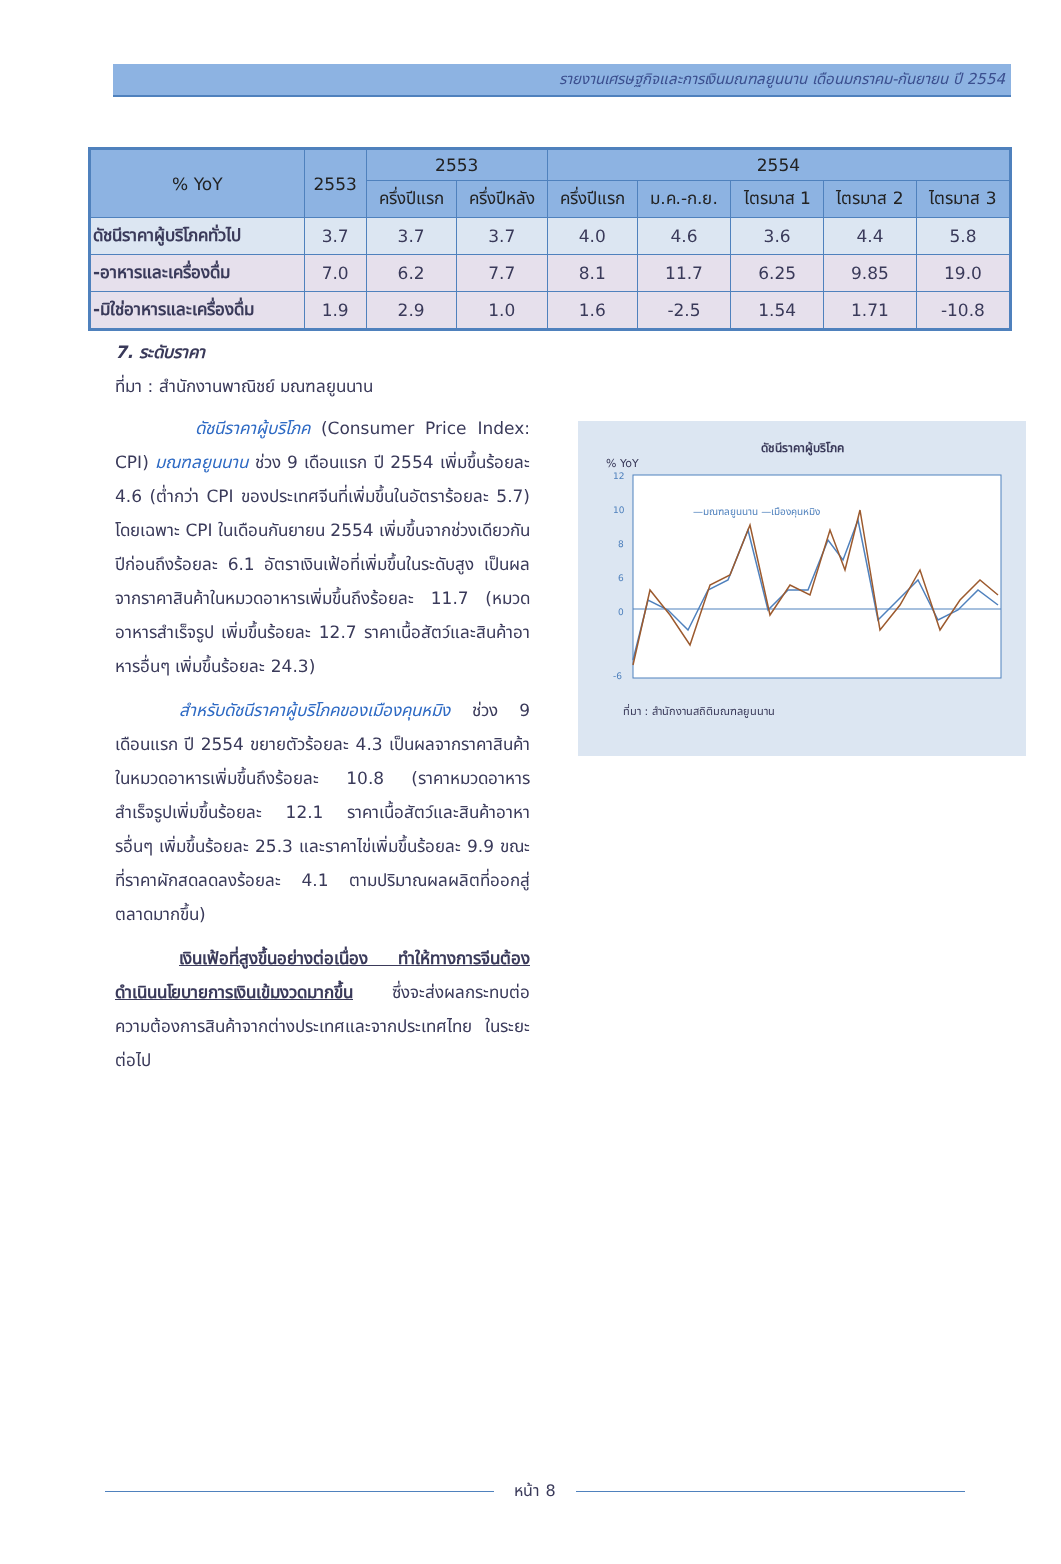รายงานเศรษฐกิจและการเงินมณฑลยูนนาน เดือนมกราคม-กันยายน ปี 2554
| % YoY | 2553 | 2553 | | 2554 | | | | |
| --- | --- | --- | --- | --- | --- | --- | --- | --- |
| | | ครึ่งปีแรก | ครึ่งปีหลัง | ครึ่งปีแรก | ม.ค.-ก.ย. | ไตรมาส 1 | ไตรมาส 2 | ไตรมาส 3 |
| ดัชนีราคาผู้บริโภคทั่วไป | 3.7 | 3.7 | 3.7 | 4.0 | 4.6 | 3.6 | 4.4 | 5.8 |
| -อาหารและเครื่องดื่ม | 7.0 | 6.2 | 7.7 | 8.1 | 11.7 | 6.25 | 9.85 | 19.0 |
| -มิใช่อาหารและเครื่องดื่ม | 1.9 | 2.9 | 1.0 | 1.6 | -2.5 | 1.54 | 1.71 | -10.8 |
7. ระดับราคา
ที่มา : สำนักงานพาณิชย์ มณฑลยูนนาน
ดัชนีราคาผู้บริโภค (Consumer Price Index: CPI) มณฑลยูนนาน ช่วง 9 เดือนแรก ปี 2554 เพิ่มขึ้นร้อยละ 4.6 (ต่ำกว่า CPI ของประเทศจีนที่เพิ่มขึ้นในอัตราร้อยละ 5.7) โดยเฉพาะ CPI ในเดือนกันยายน 2554 เพิ่มขึ้นจากช่วงเดียวกันปีก่อนถึงร้อยละ 6.1 อัตราเงินเฟ้อที่เพิ่มขึ้นในระดับสูง เป็นผลจากราคาสินค้าในหมวดอาหารเพิ่มขึ้นถึงร้อยละ 11.7 (หมวดอาหารสำเร็จรูป เพิ่มขึ้นร้อยละ 12.7 ราคาเนื้อสัตว์และสินค้าอาหารอื่นๆ เพิ่มขึ้นร้อยละ 24.3)
สำหรับดัชนีราคาผู้บริโภคของเมืองคุนหมิง ช่วง 9 เดือนแรก ปี 2554 ขยายตัวร้อยละ 4.3 เป็นผลจากราคาสินค้าในหมวดอาหารเพิ่มขึ้นถึงร้อยละ 10.8 (ราคาหมวดอาหารสำเร็จรูปเพิ่มขึ้นร้อยละ 12.1 ราคาเนื้อสัตว์และสินค้าอาหารอื่นๆ เพิ่มขึ้นร้อยละ 25.3 และราคาไข่เพิ่มขึ้นร้อยละ 9.9 ขณะที่ราคาผักสดลดลงร้อยละ 4.1 ตามปริมาณผลผลิตที่ออกสู่ตลาดมากขึ้น)
เงินเฟ้อที่สูงขึ้นอย่างต่อเนื่อง ทำให้ทางการจีนต้องดำเนินนโยบายการเงินเข้มงวดมากขึ้น ซึ่งจะส่งผลกระทบต่อความต้องการสินค้าจากต่างประเทศและจากประเทศไทย ในระยะต่อไป
ดัชนีราคาผู้บริโภค
% YoY
12
10
8
6
0
-6
—มณฑลยูนนาน —เมืองคุนหมิง
ที่มา : สำนักงานสถิติมณฑลยูนนาน
หน้า 8